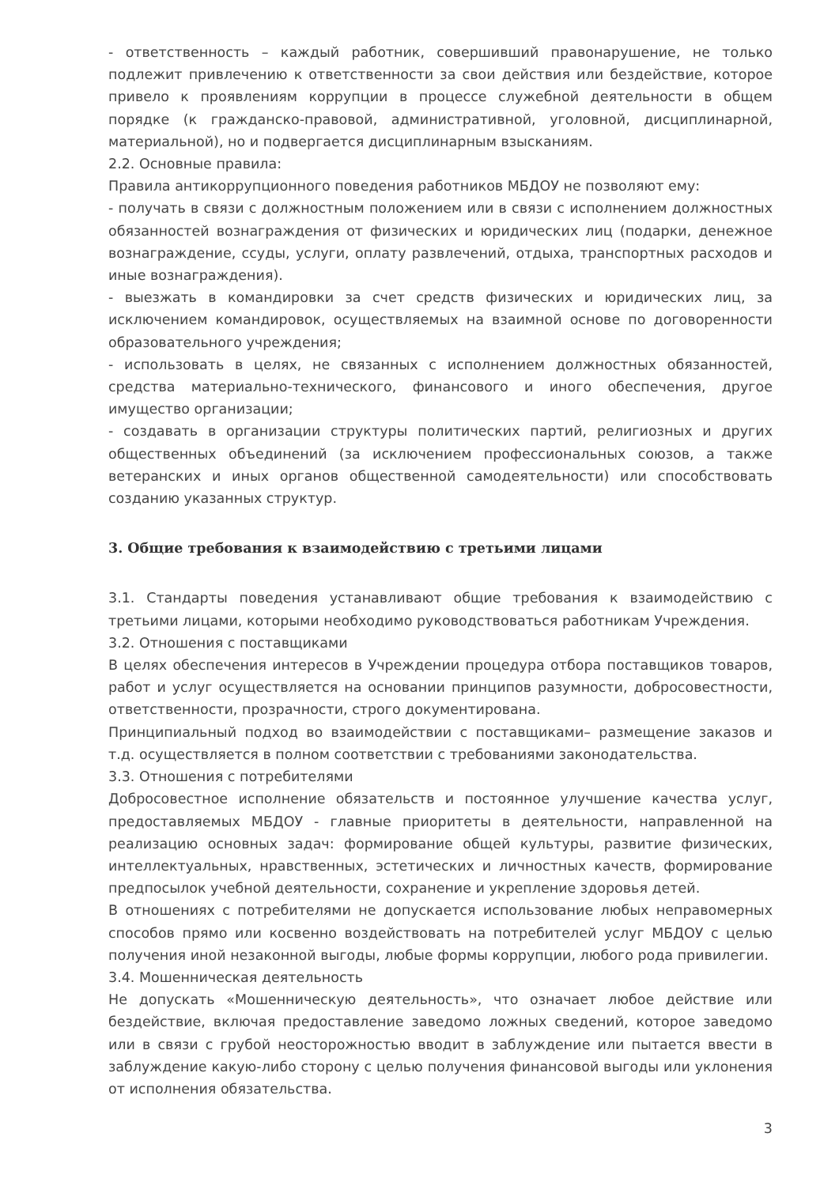- ответственность – каждый работник, совершивший правонарушение, не только подлежит привлечению к ответственности за свои действия или бездействие, которое привело к проявлениям коррупции в процессе служебной деятельности в общем порядке (к гражданско-правовой, административной, уголовной, дисциплинарной, материальной), но и подвергается дисциплинарным взысканиям.
2.2. Основные правила:
Правила антикоррупционного поведения работников МБДОУ не позволяют ему:
- получать в связи с должностным положением или в связи с исполнением должностных обязанностей вознаграждения от физических и юридических лиц (подарки, денежное вознаграждение, ссуды, услуги, оплату развлечений, отдыха, транспортных расходов и иные вознаграждения).
- выезжать в командировки за счет средств физических и юридических лиц, за исключением командировок, осуществляемых на взаимной основе по договоренности образовательного учреждения;
- использовать в целях, не связанных с исполнением должностных обязанностей, средства материально-технического, финансового и иного обеспечения, другое имущество организации;
- создавать в организации структуры политических партий, религиозных и других общественных объединений (за исключением профессиональных союзов, а также ветеранских и иных органов общественной самодеятельности) или способствовать созданию указанных структур.
3. Общие требования к взаимодействию с третьими лицами
3.1. Стандарты поведения устанавливают общие требования к взаимодействию с третьими лицами, которыми необходимо руководствоваться работникам Учреждения.
3.2. Отношения с поставщиками
В целях обеспечения интересов в Учреждении процедура отбора поставщиков товаров, работ и услуг осуществляется на основании принципов разумности, добросовестности, ответственности, прозрачности, строго документирована.
Принципиальный подход во взаимодействии с поставщиками– размещение заказов и т.д. осуществляется в полном соответствии с требованиями законодательства.
3.3. Отношения с потребителями
Добросовестное исполнение обязательств и постоянное улучшение качества услуг, предоставляемых МБДОУ - главные приоритеты в деятельности, направленной на реализацию основных задач: формирование общей культуры, развитие физических, интеллектуальных, нравственных, эстетических и личностных качеств, формирование предпосылок учебной деятельности, сохранение и укрепление здоровья детей.
В отношениях с потребителями не допускается использование любых неправомерных способов прямо или косвенно воздействовать на потребителей услуг МБДОУ с целью получения иной незаконной выгоды, любые формы коррупции, любого рода привилегии.
3.4. Мошенническая деятельность
Не допускать «Мошенническую деятельность», что означает любое действие или бездействие, включая предоставление заведомо ложных сведений, которое заведомо или в связи с грубой неосторожностью вводит в заблуждение или пытается ввести в заблуждение какую-либо сторону с целью получения финансовой выгоды или уклонения от исполнения обязательства.
3